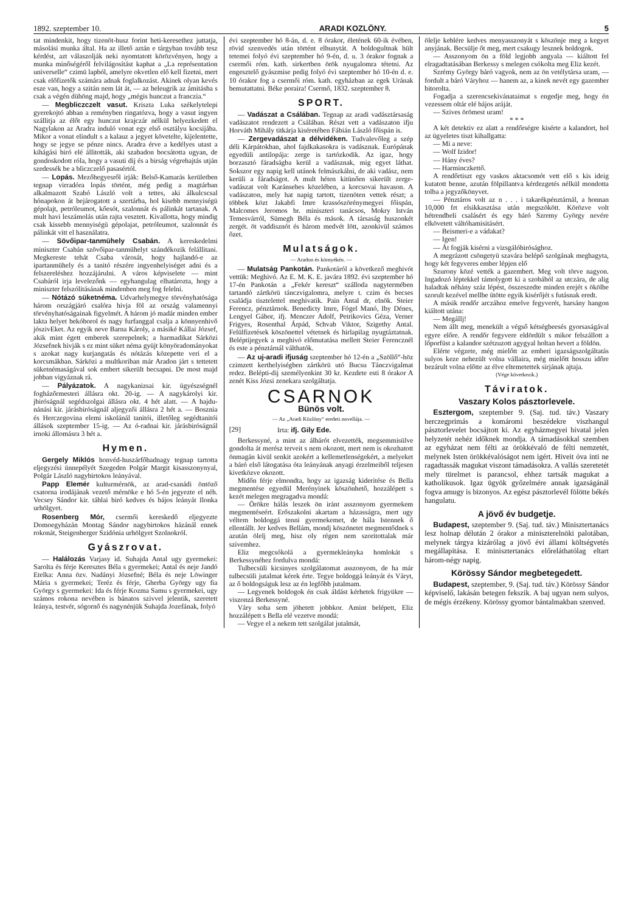1892. szeptember 10. ARADI KOZLÖNY. 5
tat mindenkit, hogy tizenöt-husz forint heti-keresethez juttatja, másolási munka által. Ha az illető aztán e tárgyban tovább tesz kérdést, azt válaszolják neki nyomtatott körözvényen, hogy a munka minőségéről felvilágosítást kaphat a „La représentation universelle“ czimü lapból, amelyre okvetlen elő kell fizetni, mert csak előfizetők számára adnak foglalkozást. Akinek olyan kevés esze van, hogy a szitán nem lát át, — az beleugrik az ámitásba s csak a végén dühöng majd, hogy „mégis hunczut a franczia.“
— Megbliczczelt vasut. Kriszta Luka székelytelepi gyerekojtó abban a reményben ringatózva, hogy a vasut ingyen szállitja az élőt egy hunczut krajczár nélkül helyezkedett el Nagylakon az Aradra induló vonat egy első osztályu kocsijába. Mikor a vonat elindult s a kalauz a jegyet követelte, kijelentette, hogy se jegye se pénze nincs. Aradra érve a kedélyes utast a kihágási biró elé állitották, aki szabadon bocsátotta ugyan, de gondoskodott róla, hogy a vasuti dij és a birság végrehajtás utján szedessék be a bliczczelő pasasértól.
— Lopás. Mezőhegyesről irják: Belső-Kamarás kerületben tegnap virradóra lopás történt, még pedig a magtárban alkalmazott Szabó László volt a tettes, aki álkulcscsal hónapokon át bejárogatott a szertárba, hol kisebb mennyiségü gépolajt, petróleumot, kőesót, szalonnát és pálinkát tartanak. A mult havi leszámolás után rajta vesztett. Kivallotta, hogy mindig csak kissebb mennyiségü gépolajat, petróleumot, szalonnát és pálinkát vitt el használatra.
— Sövőipar-tanmühely Csabán. A kereskedelmi miniszter Csabán szövőipar-tanmühelyt szándékozik felállitani. Megkereste tehát Csaba városát, hogy hajlandó-e az ipartanmühely és a tanitó részére ingyenhelyiséget adni és a felszereléshez hozzájárulni. A város képviselete — mint Csabáról irja levelezőnk — egyhangulag elhatározta, hogy a miniszter felszólitásának mindenben meg fog felelni.
— Nótázó süketnéma. Udvarhelymegye törvényhatósága három országjáró csalóra hivja föl az ország valamennyi törvényhatóságainak figyelmét. A három jó madár minden ember lakta helyet bekóborol és nagy furfanggal csalja a könnyenhivő jószivEket. Az egyik neve Barna Károly, a másiké Kállai József, akik mint égett emberek szerepelnek; a harmadikat Sárközi Józsefnek hivják s ez mint süket néma gyüjt könyöradományokat s azokat nagy kurjangatás és nótázás közepette veri el a korcsmákban. Sárközi a multkoriban már Aradon járt s tettetett süketnémaságával sok embert sikerült becsapni. De most majd jobban vigyáznak rá.
— Pályázatok. A nagykanizsai kir. ügyészségnél fogházőrmesteri állásra okt. 20-ig. — A nagykárolyi kir. jbiróságnál segédszolgai állásra okt. 4 hét alatt. — A hajdu-nánási kir. járásbiróságnál aljegyzői állásra 2 hét a. — Bosznia és Herczegovina elemi iskolánál tanitói, illetőleg segédtanitói állások szeptember 15-ig. — Az ó-radnai kir. járásbiróságnál irnoki állomásra 3 hét a.
Hymen.
Gergely Miklós honvéd-huszárfőhadnagy tegnap tartotta eljegyzési ünnepélyét Szegeden Polgár Margit kisasszonynyal, Polgár László nagybirtokos leányával.
Papp Elemér kulturmérnök, az arad-csanádi öntöző csatorna irodájának vezető mérnöke e hó 5-én jegyezte el néh. Vecsey Sándor kir. táblai biró kedves és bájos leányát Ilonka urhölgyet.
Rosenberg Mór, csermői kereskedő eljegyezte Domoegyházán Montag Sándor nagybirtokos házánál ennek rokonát, Steigenberger Szidónia urhölgyet Szolnokról.
Gyászrovat.
— Halálozás Varjasy id. Suhajda Antal ugy gyermekei: Sarolta és férje Keresztes Béla s gyermekei; Antal és neje Jandó Etelka: Anna özv. Nadányi Józsefné; Béla és neje Löwinger Mária s gyermekei; Teréz és férje, Gherba György ugy fia György s gyermekei: Ida és férje Kozma Samu s gyermekei, ugy számos rokona nevében is bánatos szivvel jelentik, szeretett leánya, testvér, sógornő és nagynénjük Suhajda Jozefának, folyó
évi szeptember hó 8-án, d. e. 8 órakor, életének 60-ik évében, rövid szenvedés után történt elhunytát. A boldogultnak hült tetemei folyó évi szeptember hó 9-én, d. u. 3 órakor fognak a csermői róm. kath. sirkertben örök nyugalomra tétetni. Az engesztelő gyászmise pedig folyó évi szeptember hó 10-én d. e. 10 órakor fog a csermői róm. kath. egyházban az egek Urának bemutattatni. Béke poraira! Csermő, 1832. szeptember 8.
SPORT.
— Vadászat a Csálában. Tegnap az aradi vadásztársaság vadászatot rendezett a Csálában. Részt vett a vadászaton ifju Horváth Mihály titkárja kiséretében Fábián László főispán is.
— Zergevadászat a délvidéken. Tudvalevőleg a szép déli Kárpátokban, ahol fajdkakasokra is vadásznak. Európának egyedüli antilopája: zerge is tartózkodik. Az igaz, hogy borzasztó fáradságba kerül a vadásznak, mig egyet láthat. Sokszor egy napig kell utánok felmászkálni, de aki vadász, nem kerüli a fáradságot. A mult héten kitünően sikerült zerge-vadászat volt Karánsebes közelében, a korcsovai havason. A vadászaton, mely hat napig tartott, tizenöten vettek részt; a többek közt Jakabfi Imre krassószörénymegyei főispán, Malcomes Jeromos br. miniszteri tanácsos, Mokry István Temesvárról, Sümegh Béla és mások. A társaság huszonkét zergét. öt vaddisznót és három medvét lött, azonkivül számos őzet.
Mulatságok.
— Aradon és környékén. —
— Mulatság Pankotán. Pankotáról a következő meghivót vettük: Meghivó. Az E. M. K. E. javára 1892. évi szeptember hó 17-én Pankotán a „Fekér kereszt“ szálloda nagytermében tartandó zártkörü tánczvigalomra, melyre t. czim és becses családja tisztelettel meghivatik. Pain Antal dr, elnök. Steier Ferencz, pénztárnok. Benedicty Imre, Fógel Manó, Iby Dénes, Lengyel Gábor, ifj. Menczer Adolf, Petrikovics Géza, Verner Frigyes, Rosenthal Árpád, Schvab Viktor, Szigethy Antal. Felülfizetések köszönettel vétetnek és hirlapilag nyugtáztatnak. Beléptijegyek a meghivó előmutatása mellett Steier Ferencznél és este a pénztárnál válthatók.
— Az uj-aradi ifjuság szeptember hó 12-én a „Szöllő“-höz czimzett kerthelyiségben zártkörü utó Bucsu Tánczvigalmat redez. Belépti-dij személyenkint 30 kr. Kezdete esti 8 órakor A zenét Kiss Józsi zenekara szolgáltatja.
CSARNOK
Bünös volt.
— Az „Aradi Közlöny“ eredeti novellája. —
[29] Irta: ifj. Gily Ede.
Berkessyné, a mint az álbárót elvezették, megsemmisülve gondolta át merész terveit s nem okozott, mert nem is okozhatott önmagán kivül senkit azokért a kellemetlenségekért, a melyeket a báró első látogatása óta leányának anyagi érzelmeiből teljesen kivetközve okozott.
Midőn férje elmondta, hogy az igazság kideritése és Bella megmentése egyedül Merényinek köszönhető, hozzálépett s kezét melegen megragadva mondá:
— Örökre hálás leszek ön iránt asszonyom gyermekem megmentéseért. Erőszakolni akartam a házasságra, mert ugy véltem boldoggá tenni gyermekemet, de hála Istennek ő ellentállt. Jer kedves Bellám, mondj köszönetet megmentődnek s azután ölelj meg, hisz oly régen nem szoritottalak már szivemhez.
Eliz megcsókolá a gyermekleányka homlokát s Berkessynéhez fordulva mondá:
Tulbecsüli kicsinyes szolgálatomat asszonyom, de ha már tulbecsüli jutalmat kérek érte. Tegye boldoggá leányát és Váryt, az ő boldogságuk lesz az én legfőbb jutalmam.
— Legyenek boldogok én csak áldást kérhetek frigyükre — viszonzá Berkessyné.
Váry soha sem jöhetett jobbkor. Amint belépett, Eliz hozzálépett s Bella elé vezetve mondá:
— Vegye el a nekem tett szolgálat jutalmát,
ölelje keblére kedves menyasszonyát s köszönje meg a kegyet anyjának. Becsülje őt meg, mert csakugy lesznek boldogok.
— Asszonyom ön a föld legjobb angyala — kiáltott fel elragadtatásában Berkessy s melegen csókolta meg Eliz kezét.
Szrémy György báró vagyok, nem az ön vetélytársa uram, — fordult a báró Váryhoz — hanem az, a kinek nevét egy gazember bitorolta.
Fogadja a szerencsekivánataimat s engedje meg, hogy én vezessem oltár elé bájos aráját.
— Szives örömest uram!
* * *
A két detektiv ez alatt a rendőrségre kisérte a kalandort, hol az ügyeletes tiszt kihallgatta:
— Mi a neve:
— Wolf Izidor!
— Hány éves?
— Harminczkettő.
A rendőrtiszt egy vaskos aktacsomót vett elő s kis ideig kutatott benne, azután fölpillantva kérdezgetés nélkül mondotta tolba a jegyzőkönyvet.
— Pénztáros volt az n . . . i takarékpénztárnál, a honnan 10,000 frt elsikkasztása után megszökött. Körözve volt hétrendbeli csalásért és egy báró Szremy György nevére elkövetett váltóhamisitásért.
— Beismeri-e a vádakat?
— Igen!
— Át fogják kisérni a vizsgálóbirósághoz.
A megrázott csöngetyü szavára belépő szolgának meghagyta, hogy két fegyveres ember lépjen elő
Szurony közé vették a gazembert. Meg volt törve nagyon. Ingadozó léptekkel támolygott ki a szobából az utczára, de alig haladtak néhány száz lépést, összeszedte minden erejét s ökölbe szorult kezével mellbe ütötte egyik kisérőjét s futásnak eredt.
A másik rendőr arczához emelve fegyverét, harsány hangon kiáltott utána:
— Megállj!
Nem állt meg, menekült a végső kétségbeesés gyorsaságával egyre előre. A rendőr fegyvere eldördült s mikor felszállott a lőporfüst a kalandor szétzuzott agygyal holtan hevert a földön.
Elérte végzete, még mielőtt az emberi igazságszolgáltatás sulyos keze nehezült volna vállaira, még mielőtt hosszu időre bezárult volna előtte az élve eltemetettek sirjának ajtaja.
(Vége következik.)
Táviratok.
Vaszary Kolos pásztorlevele.
Esztergom, szeptember 9. (Saj. tud. táv.) Vaszary herczegprimás a komáromi beszédekre viszhangul pásztorlevelet bocsájtott ki. Az egyházmegyei hivatal jelen helyzetét nehéz időknek mondja. A támadásokkal szemben az egyházat nem félti az örökkévaló de félti nemzetét, melynek Isten örökkévalóságot nem igért. Hiveit óva inti ne ragadtassák magukat viszont támadásokra. A vallás szeretetét mely türelmet is parancsol, ehhez tartsák magukat a katholikusok. Igaz ügyök győzelmére annak igazságánál fogva amugy is bizonyos. Az egész pásztorlevél fölötte békés hangulatu.
A jövő év budgetje.
Budapest, szeptember 9. (Saj. tud. táv.) Minisztertanács lesz holnap délután 2 órakor a miniszterelnöki palotában, melynek tárgya kizárólag a jövő évi állami költségvetés megállapitása. E minisztertanács előreláthatólag eltart három-négy napig.
Körössy Sándor megbetegedett.
Budapest, szeptember, 9. (Saj. tud. táv.) Körössy Sándor képviselő, lakásán betegen fekszik. A baj ugyan nem sulyos, de mégis érzékeny. Körössy gyomor bántalmakban szenved.